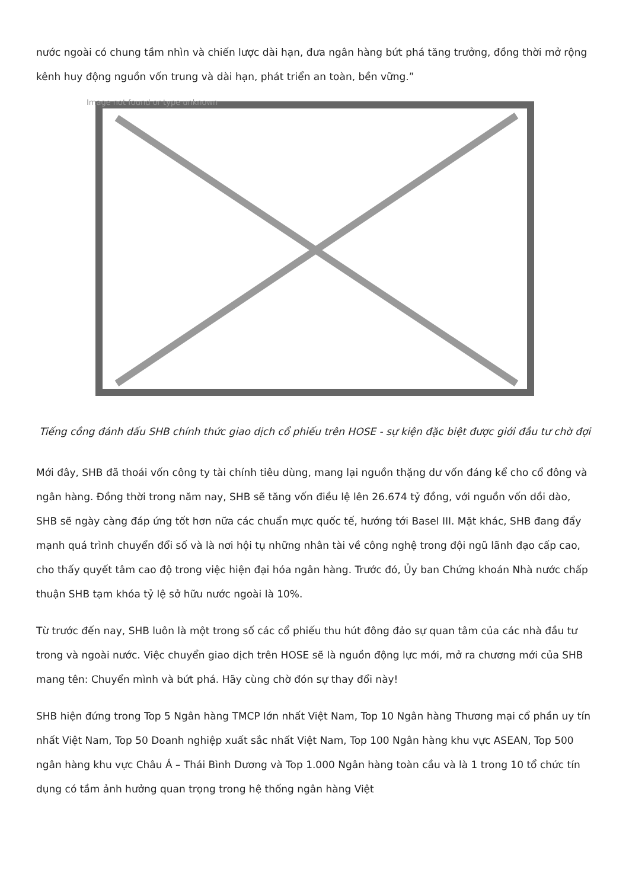nước ngoài có chung tầm nhìn và chiến lược dài hạn, đưa ngân hàng bứt phá tăng trưởng, đồng thời mở rộng kênh huy động nguồn vốn trung và dài hạn, phát triển an toàn, bền vững.”
Image not found or type unknown
Tiếng cồng đánh dấu SHB chính thức giao dịch cổ phiếu trên HOSE - sự kiện đặc biệt được giới đầu tư chờ đợi
Mới đây, SHB đã thoái vốn công ty tài chính tiêu dùng, mang lại nguồn thặng dư vốn đáng kể cho cổ đông và ngân hàng. Đồng thời trong năm nay, SHB sẽ tăng vốn điều lệ lên 26.674 tỷ đồng, với nguồn vốn dồi dào, SHB sẽ ngày càng đáp ứng tốt hơn nữa các chuẩn mực quốc tế, hướng tới Basel III. Mặt khác, SHB đang đẩy mạnh quá trình chuyển đổi số và là nơi hội tụ những nhân tài về công nghệ trong đội ngũ lãnh đạo cấp cao, cho thấy quyết tâm cao độ trong việc hiện đại hóa ngân hàng. Trước đó, Ủy ban Chứng khoán Nhà nước chấp thuận SHB tạm khóa tỷ lệ sở hữu nước ngoài là 10%.
Từ trước đến nay, SHB luôn là một trong số các cổ phiếu thu hút đông đảo sự quan tâm của các nhà đầu tư trong và ngoài nước. Việc chuyển giao dịch trên HOSE sẽ là nguồn động lực mới, mở ra chương mới của SHB mang tên: Chuyển mình và bứt phá. Hãy cùng chờ đón sự thay đổi này!
SHB hiện đứng trong Top 5 Ngân hàng TMCP lớn nhất Việt Nam, Top 10 Ngân hàng Thương mại cổ phần uy tín nhất Việt Nam, Top 50 Doanh nghiệp xuất sắc nhất Việt Nam, Top 100 Ngân hàng khu vực ASEAN, Top 500 ngân hàng khu vực Châu Á – Thái Bình Dương và Top 1.000 Ngân hàng toàn cầu và là 1 trong 10 tổ chức tín dụng có tầm ảnh hưởng quan trọng trong hệ thống ngân hàng Việt